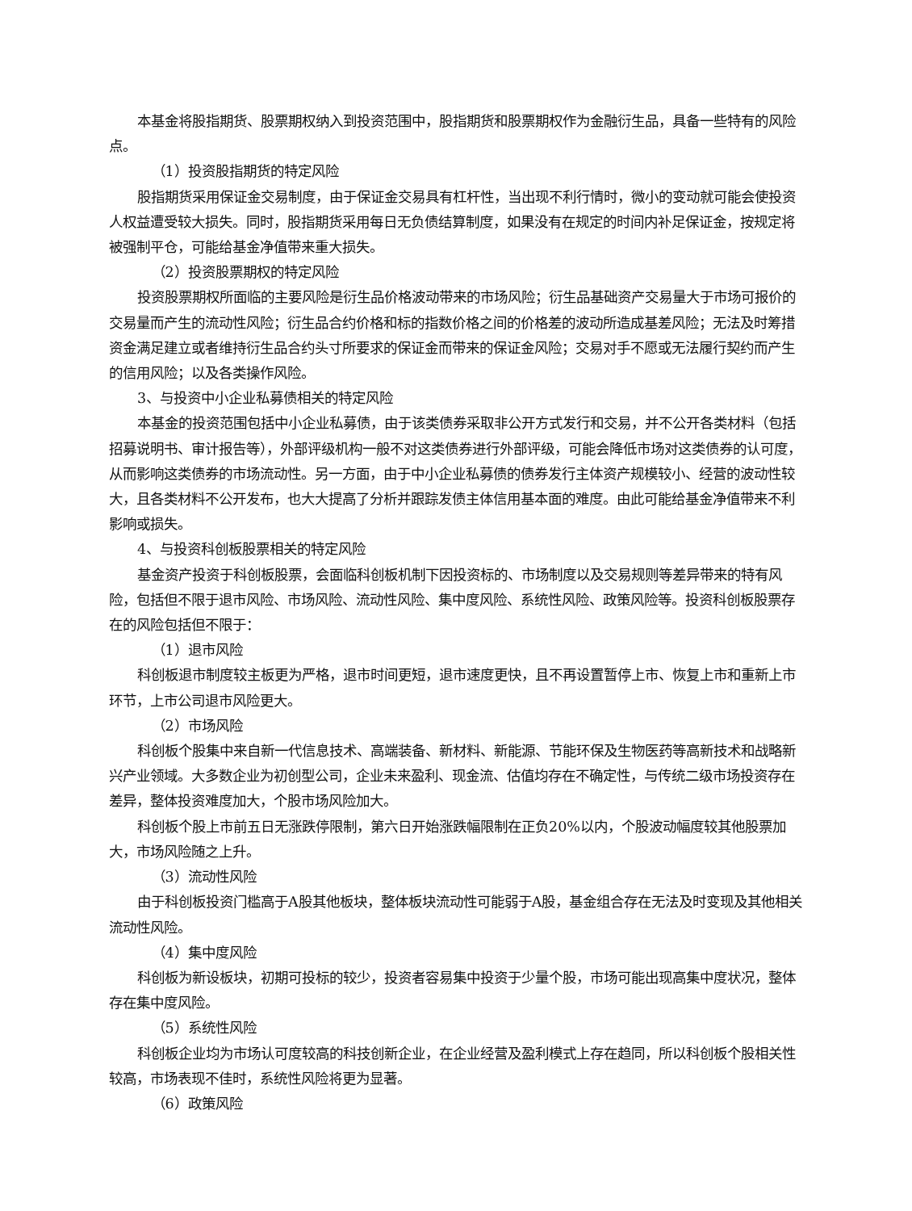本基金将股指期货、股票期权纳入到投资范围中，股指期货和股票期权作为金融衍生品，具备一些特有的风险点。
（1）投资股指期货的特定风险
股指期货采用保证金交易制度，由于保证金交易具有杠杆性，当出现不利行情时，微小的变动就可能会使投资人权益遭受较大损失。同时，股指期货采用每日无负债结算制度，如果没有在规定的时间内补足保证金，按规定将被强制平仓，可能给基金净值带来重大损失。
（2）投资股票期权的特定风险
投资股票期权所面临的主要风险是衍生品价格波动带来的市场风险；衍生品基础资产交易量大于市场可报价的交易量而产生的流动性风险；衍生品合约价格和标的指数价格之间的价格差的波动所造成基差风险；无法及时筹措资金满足建立或者维持衍生品合约头寸所要求的保证金而带来的保证金风险；交易对手不愿或无法履行契约而产生的信用风险；以及各类操作风险。
3、与投资中小企业私募债相关的特定风险
本基金的投资范围包括中小企业私募债，由于该类债券采取非公开方式发行和交易，并不公开各类材料（包括招募说明书、审计报告等），外部评级机构一般不对这类债券进行外部评级，可能会降低市场对这类债券的认可度，从而影响这类债券的市场流动性。另一方面，由于中小企业私募债的债券发行主体资产规模较小、经营的波动性较大，且各类材料不公开发布，也大大提高了分析并跟踪发债主体信用基本面的难度。由此可能给基金净值带来不利影响或损失。
4、与投资科创板股票相关的特定风险
基金资产投资于科创板股票，会面临科创板机制下因投资标的、市场制度以及交易规则等差异带来的特有风险，包括但不限于退市风险、市场风险、流动性风险、集中度风险、系统性风险、政策风险等。投资科创板股票存在的风险包括但不限于：
（1）退市风险
科创板退市制度较主板更为严格，退市时间更短，退市速度更快，且不再设置暂停上市、恢复上市和重新上市环节，上市公司退市风险更大。
（2）市场风险
科创板个股集中来自新一代信息技术、高端装备、新材料、新能源、节能环保及生物医药等高新技术和战略新兴产业领域。大多数企业为初创型公司，企业未来盈利、现金流、估值均存在不确定性，与传统二级市场投资存在差异，整体投资难度加大，个股市场风险加大。
科创板个股上市前五日无涨跌停限制，第六日开始涨跌幅限制在正负20%以内，个股波动幅度较其他股票加大，市场风险随之上升。
（3）流动性风险
由于科创板投资门槛高于A股其他板块，整体板块流动性可能弱于A股，基金组合存在无法及时变现及其他相关流动性风险。
（4）集中度风险
科创板为新设板块，初期可投标的较少，投资者容易集中投资于少量个股，市场可能出现高集中度状况，整体存在集中度风险。
（5）系统性风险
科创板企业均为市场认可度较高的科技创新企业，在企业经营及盈利模式上存在趋同，所以科创板个股相关性较高，市场表现不佳时，系统性风险将更为显著。
（6）政策风险